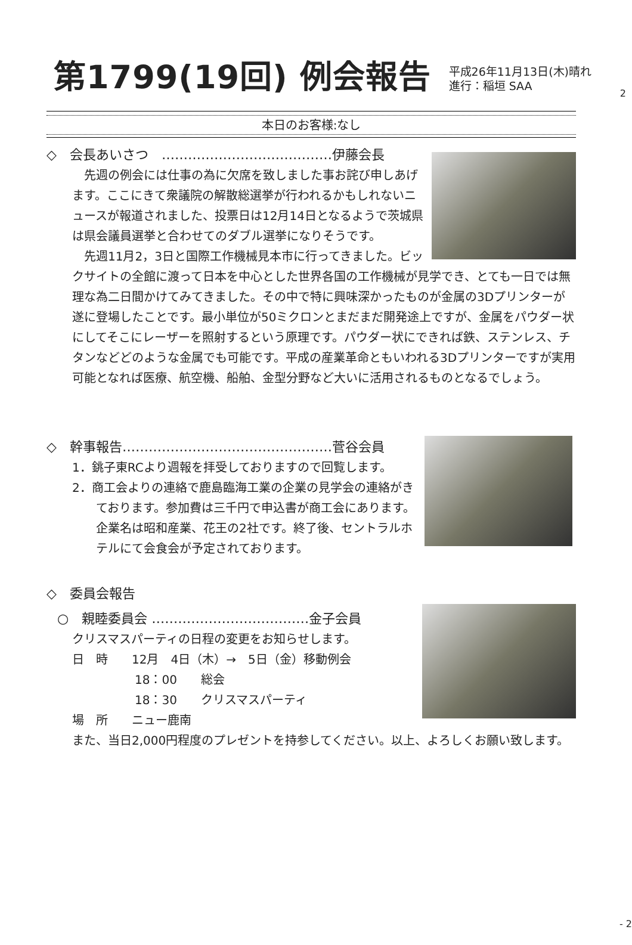2
第1799(19回) 例会報告
平成26年11月13日(木)晴れ
進行：稲垣 SAA
本日のお客様:なし
◇　会長あいさつ　…………………………………伊藤会長
先週の例会には仕事の為に欠席を致しました事お詫び申しあげます。ここにきて衆議院の解散総選挙が行われるかもしれないニュースが報道されました、投票日は12月14日となるようで茨城県は県会議員選挙と合わせてのダブル選挙になりそうです。
先週11月2，3日と国際工作機械見本市に行ってきました。ビックサイトの全館に渡って日本を中心とした世界各国の工作機械が見学でき、とても一日では無理な為二日間かけてみてきました。その中で特に興味深かったものが金属の3Dプリンターが遂に登場したことです。最小単位が50ミクロンとまだまだ開発途上ですが、金属をパウダー状にしてそこにレーザーを照射するという原理です。パウダー状にできれば鉄、ステンレス、チタンなどどのような金属でも可能です。平成の産業革命ともいわれる3Dプリンターですが実用可能となれば医療、航空機、船舶、金型分野など大いに活用されるものとなるでしょう。
◇　幹事報告…………………………………………菅谷会員
1．銚子東RCより週報を拝受しておりますので回覧します。
2．商工会よりの連絡で鹿島臨海工業の企業の見学会の連絡がきております。参加費は三千円で申込書が商工会にあります。企業名は昭和産業、花王の2社です。終了後、セントラルホテルにて会食会が予定されております。
◇　委員会報告
○　親睦委員会 ………………………………金子会員
クリスマスパーティの日程の変更をお知らせします。
日　時　　12月　4日（木）→　5日（金）移動例会
18：00　　総会
18：30　　クリスマスパーティ
場　所　　ニュー鹿南
また、当日2,000円程度のプレゼントを持参してください。以上、よろしくお願い致します。
- 2